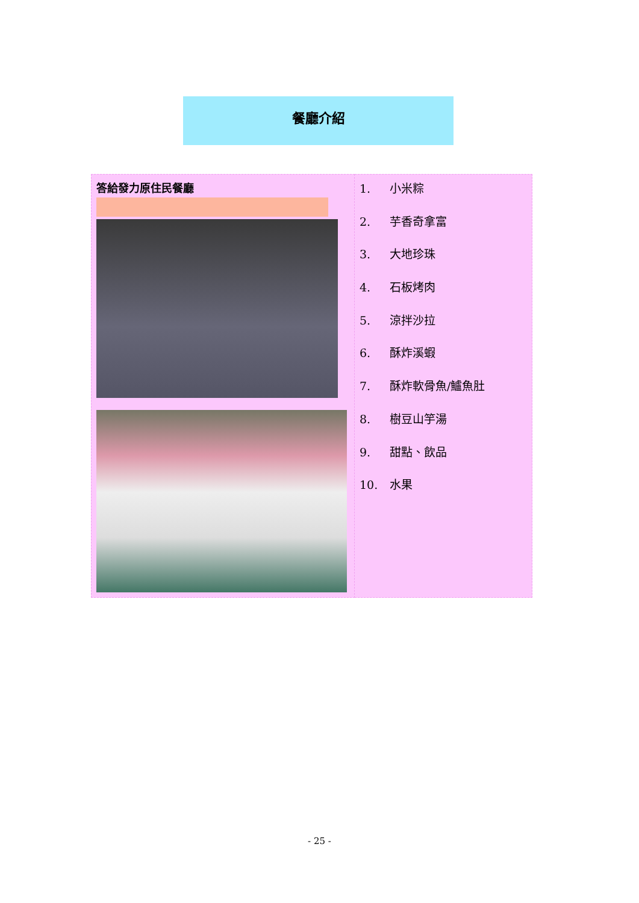餐廳介紹
| 答給發力原住民餐廳 | 1. 小米粽 2. 芋香奇拿富 3. 大地珍珠 4. 石板烤肉 5. 涼拌沙拉 6. 酥炸溪蝦 7. 酥炸軟骨魚/鱸魚肚 8. 樹豆山竽湯 9. 甜點、飲品 10. 水果 |
- 25 -